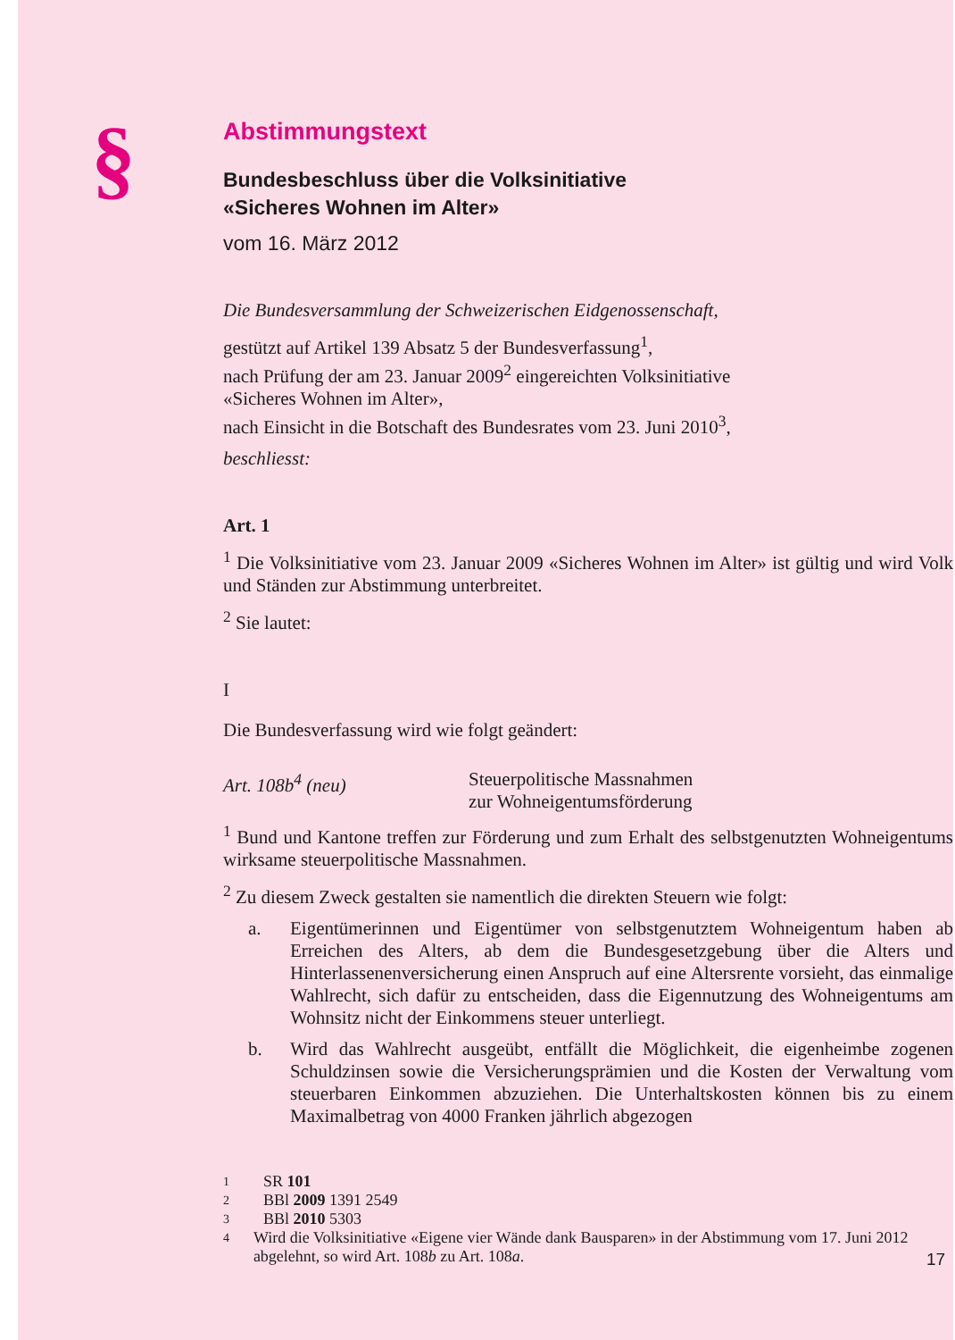§
Abstimmungstext
Bundesbeschluss über die Volksinitiative
«Sicheres Wohnen im Alter»
vom 16. März 2012
Die Bundesversammlung der Schweizerischen Eidgenossenschaft,
gestützt auf Artikel 139 Absatz 5 der Bundesverfassung<sup>1</sup>,
nach Prüfung der am 23. Januar 2009<sup>2</sup> eingereichten Volksinitiative
«Sicheres Wohnen im Alter»,
nach Einsicht in die Botschaft des Bundesrates vom 23. Juni 2010<sup>3</sup>,
beschliesst:
Art. 1
<sup>1</sup> Die Volksinitiative vom 23. Januar 2009 «Sicheres Wohnen im Alter» ist gültig und wird Volk und Ständen zur Abstimmung unterbreitet.
<sup>2</sup> Sie lautet:
I
Die Bundesverfassung wird wie folgt geändert:
Art. 108b<sup>4</sup> (neu) Steuerpolitische Massnahmen
zur Wohneigentumsförderung
<sup>1</sup> Bund und Kantone treffen zur Förderung und zum Erhalt des selbstgenutzten Wohneigentums wirksame steuerpolitische Massnahmen.
<sup>2</sup> Zu diesem Zweck gestalten sie namentlich die direkten Steuern wie folgt:
a. Eigentümerinnen und Eigentümer von selbstgenutztem Wohneigentum haben ab Erreichen des Alters, ab dem die Bundesgesetzgebung über die Alters und Hinterlassenenversicherung einen Anspruch auf eine Altersrente vorsieht, das einmalige Wahlrecht, sich dafür zu entscheiden, dass die Eigennutzung des Wohneigentums am Wohnsitz nicht der Einkommens steuer unterliegt.
b. Wird das Wahlrecht ausgeübt, entfällt die Möglichkeit, die eigenheimbe zogenen Schuldzinsen sowie die Versicherungsprämien und die Kosten der Verwaltung vom steuerbaren Einkommen abzuziehen. Die Unterhaltskosten können bis zu einem Maximalbetrag von 4000 Franken jährlich abgezogen
1 SR 101
2 BBl 2009 1391 2549
3 BBl 2010 5303
4 Wird die Volksinitiative «Eigene vier Wände dank Bausparen» in der Abstimmung vom 17. Juni 2012 abgelehnt, so wird Art. 108b zu Art. 108a.
17